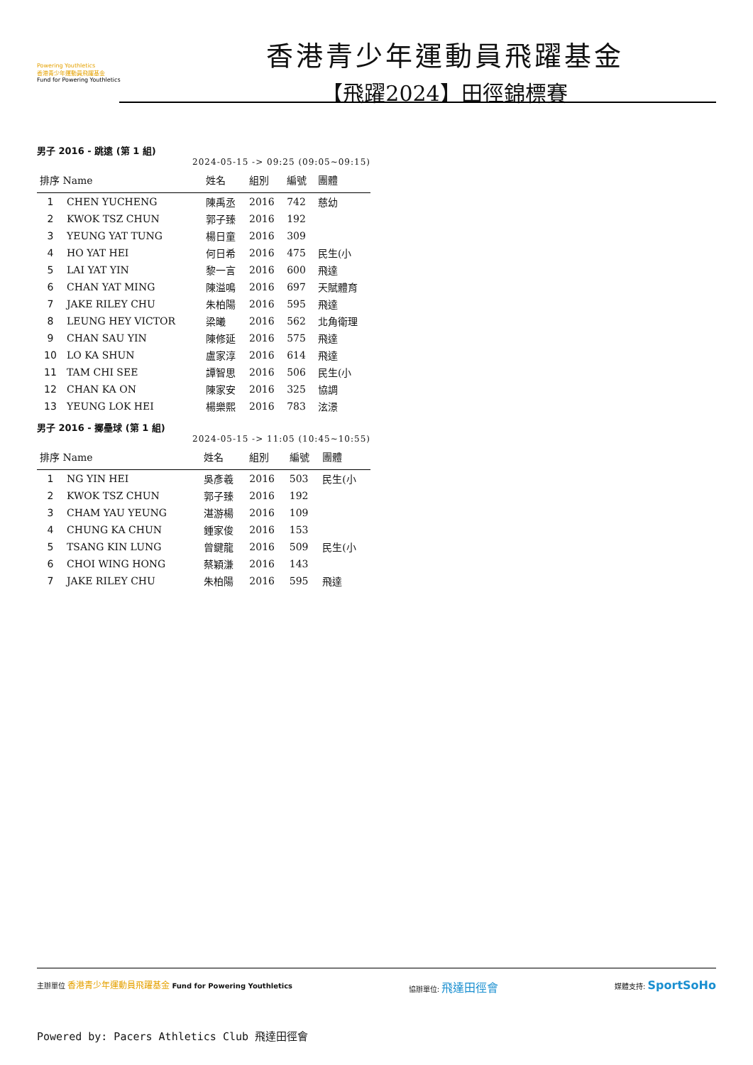Powering Youthletics
香港青少年運動員飛躍基金
Fund for Powering Youthletics
香港青少年運動員飛躍基金
【飛躍2024】田徑錦標賽
男子 2016 - 跳遠 (第 1 組)
2024-05-15 -> 09:25 (09:05~09:15)
| 排序 Name | | 姓名 | 組別 | 編號 | 團體 |
| --- | --- | --- | --- | --- | --- |
| 1 | CHEN YUCHENG | 陳禹丞 | 2016 | 742 | 慈幼 |
| 2 | KWOK TSZ CHUN | 郭子臻 | 2016 | 192 | |
| 3 | YEUNG YAT TUNG | 楊日童 | 2016 | 309 | |
| 4 | HO YAT HEI | 何日希 | 2016 | 475 | 民生(小 |
| 5 | LAI YAT YIN | 黎一言 | 2016 | 600 | 飛達 |
| 6 | CHAN YAT MING | 陳溢鳴 | 2016 | 697 | 天賦體育 |
| 7 | JAKE RILEY CHU | 朱柏陽 | 2016 | 595 | 飛達 |
| 8 | LEUNG HEY VICTOR | 梁曦 | 2016 | 562 | 北角衛理 |
| 9 | CHAN SAU YIN | 陳修延 | 2016 | 575 | 飛達 |
| 10 | LO KA SHUN | 盧家淳 | 2016 | 614 | 飛達 |
| 11 | TAM CHI SEE | 譚智思 | 2016 | 506 | 民生(小 |
| 12 | CHAN KA ON | 陳家安 | 2016 | 325 | 協調 |
| 13 | YEUNG LOK HEI | 楊樂熙 | 2016 | 783 | 泫澋 |
男子 2016 - 擲壘球 (第 1 組)
2024-05-15 -> 11:05 (10:45~10:55)
| 排序 Name | | 姓名 | 組別 | 編號 | 團體 |
| --- | --- | --- | --- | --- | --- |
| 1 | NG YIN HEI | 吳彥羲 | 2016 | 503 | 民生(小 |
| 2 | KWOK TSZ CHUN | 郭子臻 | 2016 | 192 | |
| 3 | CHAM YAU YEUNG | 湛游楊 | 2016 | 109 | |
| 4 | CHUNG KA CHUN | 鍾家俊 | 2016 | 153 | |
| 5 | TSANG KIN LUNG | 曾鍵龍 | 2016 | 509 | 民生(小 |
| 6 | CHOI WING HONG | 蔡穎溓 | 2016 | 143 | |
| 7 | JAKE RILEY CHU | 朱柏陽 | 2016 | 595 | 飛達 |
主辦單位 香港青少年運動員飛躍基金 Fund for Powering Youthletics
協辦單位: 飛達田徑會
媒體支持: SportSoHo
Powered by: Pacers Athletics Club 飛達田徑會